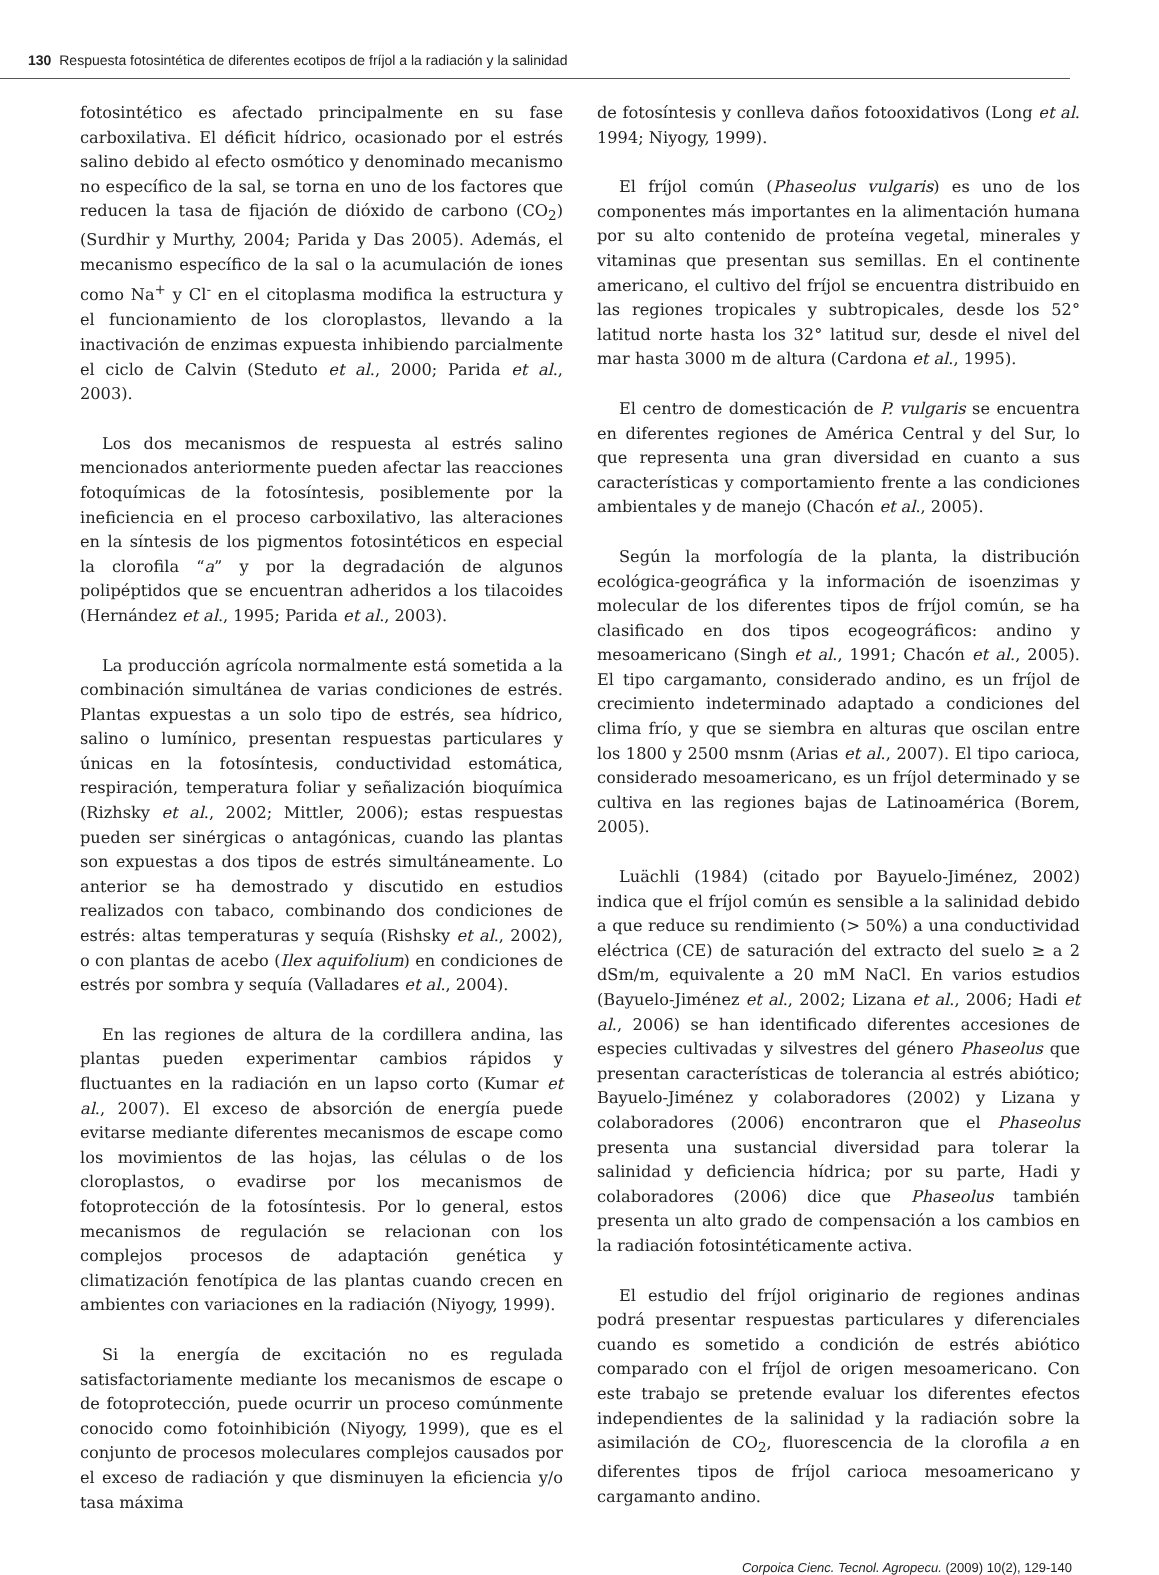130 Respuesta fotosintética de diferentes ecotipos de fríjol a la radiación y la salinidad
fotosintético es afectado principalmente en su fase carboxilativa. El déficit hídrico, ocasionado por el estrés salino debido al efecto osmótico y denominado mecanismo no específico de la sal, se torna en uno de los factores que reducen la tasa de fijación de dióxido de carbono (CO<sub>2</sub>) (Surdhir y Murthy, 2004; Parida y Das 2005). Además, el mecanismo específico de la sal o la acumulación de iones como Na<sup>+</sup> y Cl<sup>-</sup> en el citoplasma modifica la estructura y el funcionamiento de los cloroplastos, llevando a la inactivación de enzimas expuesta inhibiendo parcialmente el ciclo de Calvin (Steduto et al., 2000; Parida et al., 2003).
Los dos mecanismos de respuesta al estrés salino mencionados anteriormente pueden afectar las reacciones fotoquímicas de la fotosíntesis, posiblemente por la ineficiencia en el proceso carboxilativo, las alteraciones en la síntesis de los pigmentos fotosintéticos en especial la clorofila “a” y por la degradación de algunos polipéptidos que se encuentran adheridos a los tilacoides (Hernández et al., 1995; Parida et al., 2003).
La producción agrícola normalmente está sometida a la combinación simultánea de varias condiciones de estrés. Plantas expuestas a un solo tipo de estrés, sea hídrico, salino o lumínico, presentan respuestas particulares y únicas en la fotosíntesis, conductividad estomática, respiración, temperatura foliar y señalización bioquímica (Rizhsky et al., 2002; Mittler, 2006); estas respuestas pueden ser sinérgicas o antagónicas, cuando las plantas son expuestas a dos tipos de estrés simultáneamente. Lo anterior se ha demostrado y discutido en estudios realizados con tabaco, combinando dos condiciones de estrés: altas temperaturas y sequía (Rishsky et al., 2002), o con plantas de acebo (Ilex aquifolium) en condiciones de estrés por sombra y sequía (Valladares et al., 2004).
En las regiones de altura de la cordillera andina, las plantas pueden experimentar cambios rápidos y fluctuantes en la radiación en un lapso corto (Kumar et al., 2007). El exceso de absorción de energía puede evitarse mediante diferentes mecanismos de escape como los movimientos de las hojas, las células o de los cloroplastos, o evadirse por los mecanismos de fotoprotección de la fotosíntesis. Por lo general, estos mecanismos de regulación se relacionan con los complejos procesos de adaptación genética y climatización fenotípica de las plantas cuando crecen en ambientes con variaciones en la radiación (Niyogy, 1999).
Si la energía de excitación no es regulada satisfactoriamente mediante los mecanismos de escape o de fotoprotección, puede ocurrir un proceso comúnmente conocido como fotoinhibición (Niyogy, 1999), que es el conjunto de procesos moleculares complejos causados por el exceso de radiación y que disminuyen la eficiencia y/o tasa máxima
de fotosíntesis y conlleva daños fotooxidativos (Long et al. 1994; Niyogy, 1999).
El fríjol común (Phaseolus vulgaris) es uno de los componentes más importantes en la alimentación humana por su alto contenido de proteína vegetal, minerales y vitaminas que presentan sus semillas. En el continente americano, el cultivo del fríjol se encuentra distribuido en las regiones tropicales y subtropicales, desde los 52° latitud norte hasta los 32° latitud sur, desde el nivel del mar hasta 3000 m de altura (Cardona et al., 1995).
El centro de domesticación de P. vulgaris se encuentra en diferentes regiones de América Central y del Sur, lo que representa una gran diversidad en cuanto a sus características y comportamiento frente a las condiciones ambientales y de manejo (Chacón et al., 2005).
Según la morfología de la planta, la distribución ecológica-geográfica y la información de isoenzimas y molecular de los diferentes tipos de fríjol común, se ha clasificado en dos tipos ecogeográficos: andino y mesoamericano (Singh et al., 1991; Chacón et al., 2005). El tipo cargamanto, considerado andino, es un fríjol de crecimiento indeterminado adaptado a condiciones del clima frío, y que se siembra en alturas que oscilan entre los 1800 y 2500 msnm (Arias et al., 2007). El tipo carioca, considerado mesoamericano, es un fríjol determinado y se cultiva en las regiones bajas de Latinoamérica (Borem, 2005).
Luächli (1984) (citado por Bayuelo-Jiménez, 2002) indica que el fríjol común es sensible a la salinidad debido a que reduce su rendimiento (> 50%) a una conductividad eléctrica (CE) de saturación del extracto del suelo ≥ a 2 dSm/m, equivalente a 20 mM NaCl. En varios estudios (Bayuelo-Jiménez et al., 2002; Lizana et al., 2006; Hadi et al., 2006) se han identificado diferentes accesiones de especies cultivadas y silvestres del género Phaseolus que presentan características de tolerancia al estrés abiótico; Bayuelo-Jiménez y colaboradores (2002) y Lizana y colaboradores (2006) encontraron que el Phaseolus presenta una sustancial diversidad para tolerar la salinidad y deficiencia hídrica; por su parte, Hadi y colaboradores (2006) dice que Phaseolus también presenta un alto grado de compensación a los cambios en la radiación fotosintéticamente activa.
El estudio del fríjol originario de regiones andinas podrá presentar respuestas particulares y diferenciales cuando es sometido a condición de estrés abiótico comparado con el fríjol de origen mesoamericano. Con este trabajo se pretende evaluar los diferentes efectos independientes de la salinidad y la radiación sobre la asimilación de CO<sub>2</sub>, fluorescencia de la clorofila a en diferentes tipos de fríjol carioca mesoamericano y cargamanto andino.
Corpoica Cienc. Tecnol. Agropecu. (2009) 10(2), 129-140